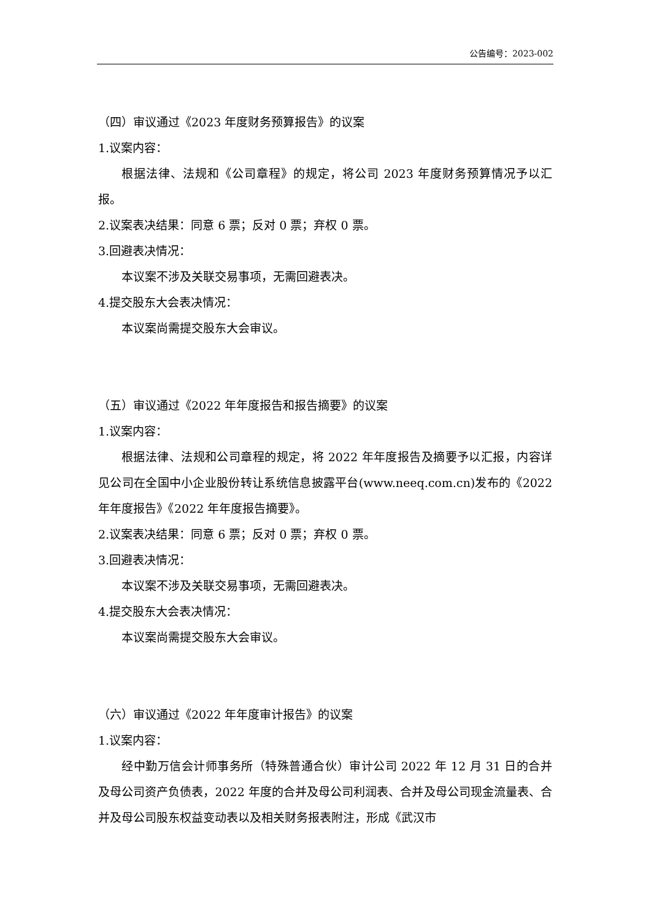公告编号：2023-002
（四）审议通过《2023 年度财务预算报告》的议案
1.议案内容：
根据法律、法规和《公司章程》的规定，将公司 2023 年度财务预算情况予以汇报。
2.议案表决结果：同意 6 票；反对 0 票；弃权 0 票。
3.回避表决情况：
本议案不涉及关联交易事项，无需回避表决。
4.提交股东大会表决情况：
本议案尚需提交股东大会审议。
（五）审议通过《2022 年年度报告和报告摘要》的议案
1.议案内容：
根据法律、法规和公司章程的规定，将 2022 年年度报告及摘要予以汇报，内容详见公司在全国中小企业股份转让系统信息披露平台(www.neeq.com.cn)发布的《2022 年年度报告》《2022 年年度报告摘要》。
2.议案表决结果：同意 6 票；反对 0 票；弃权 0 票。
3.回避表决情况：
本议案不涉及关联交易事项，无需回避表决。
4.提交股东大会表决情况：
本议案尚需提交股东大会审议。
（六）审议通过《2022 年年度审计报告》的议案
1.议案内容：
经中勤万信会计师事务所（特殊普通合伙）审计公司 2022 年 12 月 31 日的合并及母公司资产负债表，2022 年度的合并及母公司利润表、合并及母公司现金流量表、合并及母公司股东权益变动表以及相关财务报表附注，形成《武汉市